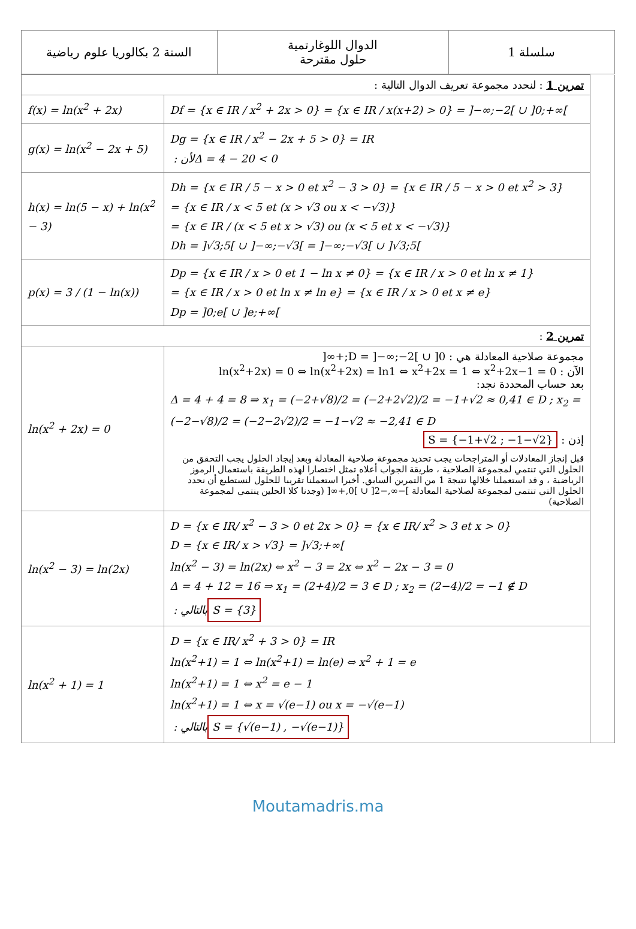| السنة 2 بكالوريا علوم رياضية | الدوال اللوغارتمية حلول مقترحة | سلسلة 1 |
| تمرين 1 : لنحدد مجموعة تعريف الدوال التالية : | | |
| f(x) = ln(x<sup>2</sup> + 2x) | Df = {x ∈ IR / x<sup>2</sup> + 2x > 0} = {x ∈ IR / x(x+2) > 0} = ]−∞;−2[ ∪ ]0;+∞[ | |
| g(x) = ln(x<sup>2</sup> − 2x + 5) | Dg = {x ∈ IR / x<sup>2</sup> − 2x + 5 > 0} = IR لأن : Δ = 4 − 20 < 0 | |
| h(x) = ln(5 − x) + ln(x<sup>2</sup> − 3) | Dh = {x ∈ IR / 5 − x > 0 et x<sup>2</sup> − 3 > 0} = {x ∈ IR / 5 − x > 0 et x<sup>2</sup> > 3} = {x ∈ IR / x < 5 et (x > √3 ou x < −√3)} = {x ∈ IR / (x < 5 et x > √3) ou (x < 5 et x < −√3)} Dh = ]√3;5[ ∪ ]−∞;−√3[ = ]−∞;−√3[ ∪ ]√3;5[ | |
| p(x) = 3 / (1 − ln(x)) | Dp = {x ∈ IR / x > 0 et 1 − ln x ≠ 0} = {x ∈ IR / x > 0 et ln x ≠ 1} = {x ∈ IR / x > 0 et ln x ≠ ln e} = {x ∈ IR / x > 0 et x ≠ e} Dp = ]0;e[ ∪ ]e;+∞[ | |
| تمرين 2 : | | |
| ln(x<sup>2</sup> + 2x) = 0 | مجموعة صلاحية المعادلة هي : D = ]−∞;−2[ ∪ ]0;+∞[ الآن : ln(x<sup>2</sup>+2x) = 0 ⇔ ln(x<sup>2</sup>+2x) = ln1 ⇔ x<sup>2</sup>+2x = 1 ⇔ x<sup>2</sup>+2x−1 = 0 بعد حساب المحددة نجد: Δ = 4 + 4 = 8 ⇒ x<sub>1</sub> = (−2+√8)/2 = (−2+2√2)/2 = −1+√2 ≈ 0,41 ∈ D ; x<sub>2</sub> = (−2−√8)/2 = (−2−2√2)/2 = −1−√2 ≈ −2,41 ∈ D إذن : S = {−1+√2 ; −1−√2} قبل إنجاز المعادلات أو المتراجحات يجب تحديد مجموعة صلاحية المعادلة وبعد إيجاد الحلول يجب التحقق من الحلول التي تنتمي لمجموعة الصلاحية ، طريقة الجواب أعلاه تمثل اختصارا لهذه الطريقة باستعمال الرموز الرياضية ، و قد استعملنا خلالها نتيجة 1 من التمرين السابق. أخيرا استعملنا تقريبا للحلول لنستطيع أن نحدد الحلول التي تنتمي لمجموعة لصلاحية المعادلة ]−∞,−2[ ∪ ]0,+∞[ (وجدنا كلا الحلين ينتمي لمجموعة الصلاحية) | |
| ln(x<sup>2</sup> − 3) = ln(2x) | D = {x ∈ IR/ x<sup>2</sup> − 3 > 0 et 2x > 0} = {x ∈ IR/ x<sup>2</sup> > 3 et x > 0} D = {x ∈ IR/ x > √3} = ]√3;+∞[ ln(x<sup>2</sup> − 3) = ln(2x) ⇔ x<sup>2</sup> − 3 = 2x ⇔ x<sup>2</sup> − 2x − 3 = 0 Δ = 4 + 12 = 16 ⇒ x<sub>1</sub> = (2+4)/2 = 3 ∈ D ; x<sub>2</sub> = (2−4)/2 = −1 ∉ D بالتالي : S = {3} | |
| ln(x<sup>2</sup> + 1) = 1 | D = {x ∈ IR/ x<sup>2</sup> + 3 > 0} = IR ln(x<sup>2</sup>+1) = 1 ⇔ ln(x<sup>2</sup>+1) = ln(e) ⇔ x<sup>2</sup> + 1 = e ln(x<sup>2</sup>+1) = 1 ⇔ x<sup>2</sup> = e − 1 ln(x<sup>2</sup>+1) = 1 ⇔ x = √(e−1) ou x = −√(e−1) بالتالي : S = {√(e−1) , −√(e−1)} | |
Moutamadris.ma